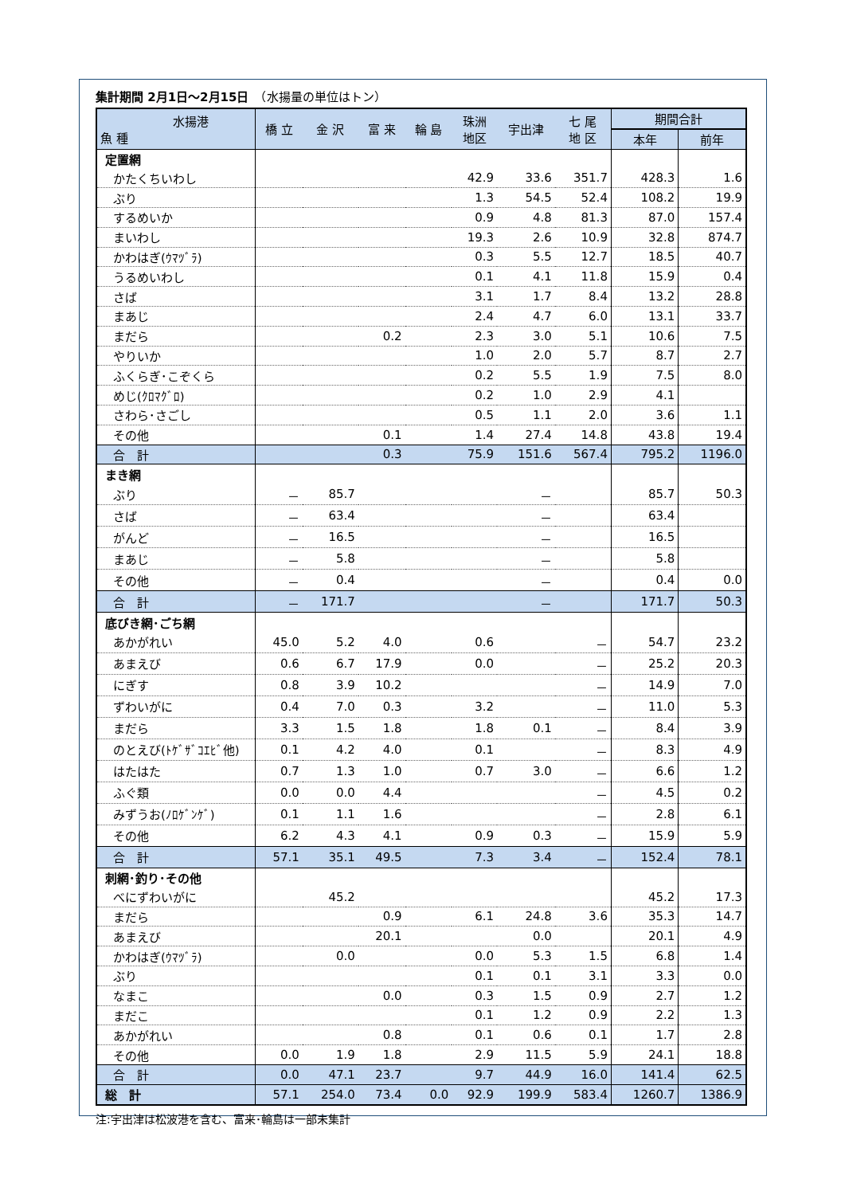集計期間 2月1日～2月15日　（水揚量の単位はトン）
| 水揚港 魚 種 | 橋 立 | 金 沢 | 富 来 | 輪 島 | 珠洲 地区 | 宇出津 | 七 尾 地 区 | 期間合計 | |
| --- | --- | --- | --- | --- | --- | --- | --- | --- | --- |
| | | | | | | | | 本年 | 前年 |
| 定置網 | | | | | | | | | |
| かたくちいわし | | | | | 42.9 | 33.6 | 351.7 | 428.3 | 1.6 |
| ぶり | | | | | 1.3 | 54.5 | 52.4 | 108.2 | 19.9 |
| するめいか | | | | | 0.9 | 4.8 | 81.3 | 87.0 | 157.4 |
| まいわし | | | | | 19.3 | 2.6 | 10.9 | 32.8 | 874.7 |
| かわはぎ(ｳﾏﾂﾞﾗ) | | | | | 0.3 | 5.5 | 12.7 | 18.5 | 40.7 |
| うるめいわし | | | | | 0.1 | 4.1 | 11.8 | 15.9 | 0.4 |
| さば | | | | | 3.1 | 1.7 | 8.4 | 13.2 | 28.8 |
| まあじ | | | | | 2.4 | 4.7 | 6.0 | 13.1 | 33.7 |
| まだら | | | 0.2 | | 2.3 | 3.0 | 5.1 | 10.6 | 7.5 |
| やりいか | | | | | 1.0 | 2.0 | 5.7 | 8.7 | 2.7 |
| ふくらぎ･こぞくら | | | | | 0.2 | 5.5 | 1.9 | 7.5 | 8.0 |
| めじ(ｸﾛﾏｸﾞﾛ) | | | | | 0.2 | 1.0 | 2.9 | 4.1 | |
| さわら･さごし | | | | | 0.5 | 1.1 | 2.0 | 3.6 | 1.1 |
| その他 | | | 0.1 | | 1.4 | 27.4 | 14.8 | 43.8 | 19.4 |
| 合 計 | | | 0.3 | | 75.9 | 151.6 | 567.4 | 795.2 | 1196.0 |
| まき網 | | | | | | | | | |
| ぶり | － | 85.7 | | | | － | | 85.7 | 50.3 |
| さば | － | 63.4 | | | | － | | 63.4 | |
| がんど | － | 16.5 | | | | － | | 16.5 | |
| まあじ | － | 5.8 | | | | － | | 5.8 | |
| その他 | － | 0.4 | | | | － | | 0.4 | 0.0 |
| 合 計 | － | 171.7 | | | | － | | 171.7 | 50.3 |
| 底びき網･ごち網 | | | | | | | | | |
| あかがれい | 45.0 | 5.2 | 4.0 | | 0.6 | | － | 54.7 | 23.2 |
| あまえび | 0.6 | 6.7 | 17.9 | | 0.0 | | － | 25.2 | 20.3 |
| にぎす | 0.8 | 3.9 | 10.2 | | | | － | 14.9 | 7.0 |
| ずわいがに | 0.4 | 7.0 | 0.3 | | 3.2 | | － | 11.0 | 5.3 |
| まだら | 3.3 | 1.5 | 1.8 | | 1.8 | 0.1 | － | 8.4 | 3.9 |
| のとえび(ﾄｹﾞｻﾞｺｴﾋﾞ他) | 0.1 | 4.2 | 4.0 | | 0.1 | | － | 8.3 | 4.9 |
| はたはた | 0.7 | 1.3 | 1.0 | | 0.7 | 3.0 | － | 6.6 | 1.2 |
| ふぐ類 | 0.0 | 0.0 | 4.4 | | | | － | 4.5 | 0.2 |
| みずうお(ﾉﾛｹﾞﾝｹﾞ) | 0.1 | 1.1 | 1.6 | | | | － | 2.8 | 6.1 |
| その他 | 6.2 | 4.3 | 4.1 | | 0.9 | 0.3 | － | 15.9 | 5.9 |
| 合 計 | 57.1 | 35.1 | 49.5 | | 7.3 | 3.4 | － | 152.4 | 78.1 |
| 刺網･釣り･その他 | | | | | | | | | |
| べにずわいがに | | 45.2 | | | | | | 45.2 | 17.3 |
| まだら | | | 0.9 | | 6.1 | 24.8 | 3.6 | 35.3 | 14.7 |
| あまえび | | | 20.1 | | | 0.0 | | 20.1 | 4.9 |
| かわはぎ(ｳﾏﾂﾞﾗ) | | 0.0 | | | 0.0 | 5.3 | 1.5 | 6.8 | 1.4 |
| ぶり | | | | | 0.1 | 0.1 | 3.1 | 3.3 | 0.0 |
| なまこ | | | 0.0 | | 0.3 | 1.5 | 0.9 | 2.7 | 1.2 |
| まだこ | | | | | 0.1 | 1.2 | 0.9 | 2.2 | 1.3 |
| あかがれい | | | 0.8 | | 0.1 | 0.6 | 0.1 | 1.7 | 2.8 |
| その他 | 0.0 | 1.9 | 1.8 | | 2.9 | 11.5 | 5.9 | 24.1 | 18.8 |
| 合 計 | 0.0 | 47.1 | 23.7 | | 9.7 | 44.9 | 16.0 | 141.4 | 62.5 |
| 総 計 | 57.1 | 254.0 | 73.4 | 0.0 | 92.9 | 199.9 | 583.4 | 1260.7 | 1386.9 |
注:宇出津は松波港を含む、富来･輪島は一部未集計